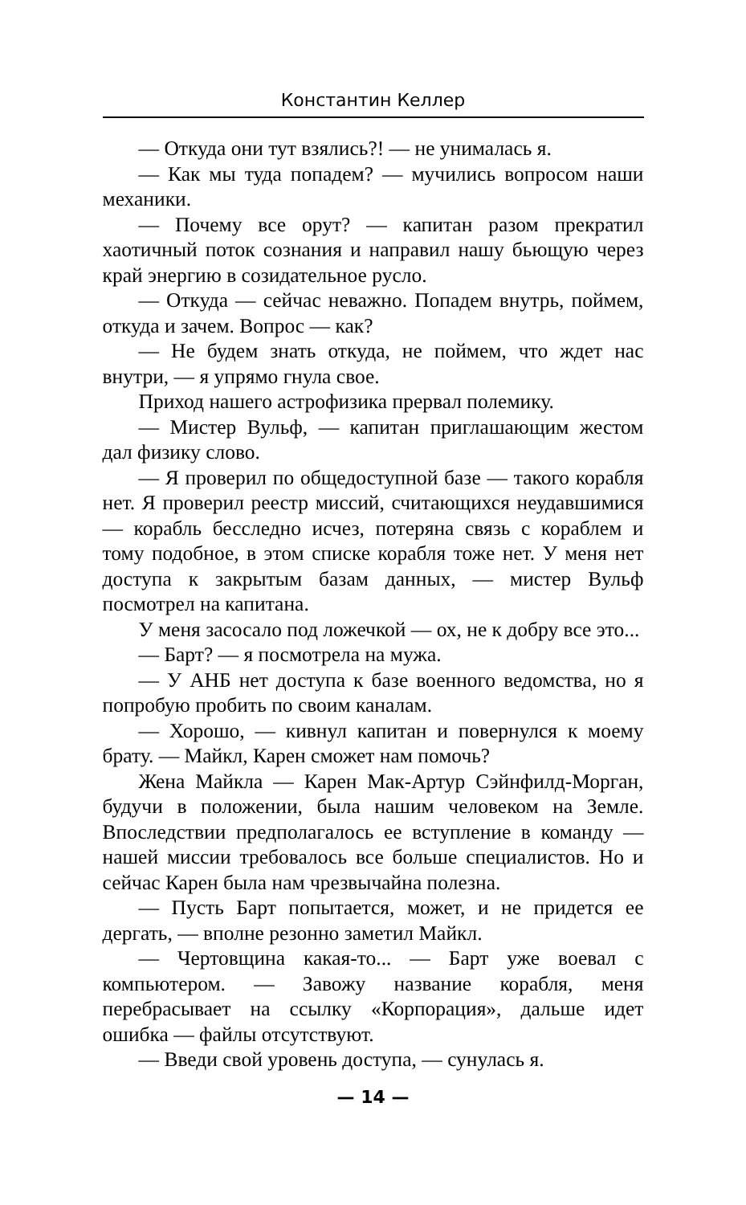Константин Келлер
— Откуда они тут взялись?! — не унималась я.
— Как мы туда попадем? — мучились вопросом наши механики.
— Почему все орут? — капитан разом прекратил хаотичный поток сознания и направил нашу бьющую через край энергию в созидательное русло.
— Откуда — сейчас неважно. Попадем внутрь, поймем, откуда и зачем. Вопрос — как?
— Не будем знать откуда, не поймем, что ждет нас внутри, — я упрямо гнула свое.
Приход нашего астрофизика прервал полемику.
— Мистер Вульф, — капитан приглашающим жестом дал физику слово.
— Я проверил по общедоступной базе — такого корабля нет. Я проверил реестр миссий, считающихся неудавшимися — корабль бесследно исчез, потеряна связь с кораблем и тому подобное, в этом списке корабля тоже нет. У меня нет доступа к закрытым базам данных, — мистер Вульф посмотрел на капитана.
У меня засосало под ложечкой — ох, не к добру все это...
— Барт? — я посмотрела на мужа.
— У АНБ нет доступа к базе военного ведомства, но я попробую пробить по своим каналам.
— Хорошо, — кивнул капитан и повернулся к моему брату. — Майкл, Карен сможет нам помочь?
Жена Майкла — Карен Мак-Артур Сэйнфилд-Морган, будучи в положении, была нашим человеком на Земле. Впоследствии предполагалось ее вступление в команду — нашей миссии требовалось все больше специалистов. Но и сейчас Карен была нам чрезвычайна полезна.
— Пусть Барт попытается, может, и не придется ее дергать, — вполне резонно заметил Майкл.
— Чертовщина какая-то... — Барт уже воевал с компьютером. — Завожу название корабля, меня перебрасывает на ссылку «Корпорация», дальше идет ошибка — файлы отсутствуют.
— Введи свой уровень доступа, — сунулась я.
— 14 —